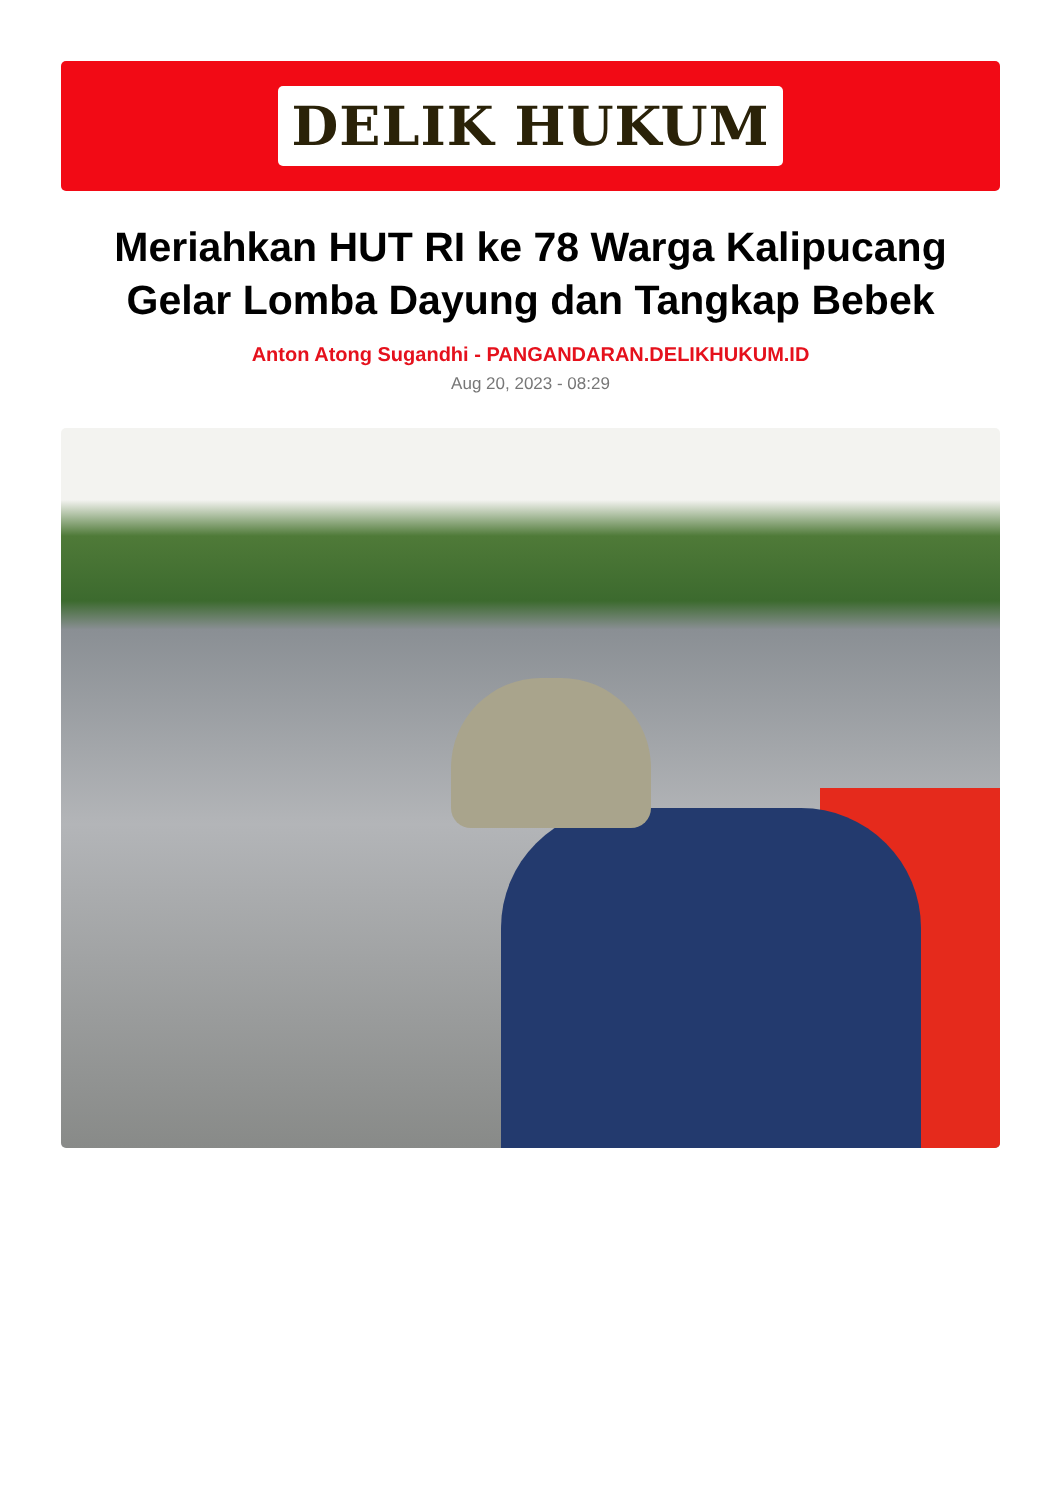DELIK HUKUM
Meriahkan HUT RI ke 78 Warga Kalipucang Gelar Lomba Dayung dan Tangkap Bebek
Anton Atong Sugandhi - PANGANDARAN.DELIKHUKUM.ID
Aug 20, 2023 - 08:29